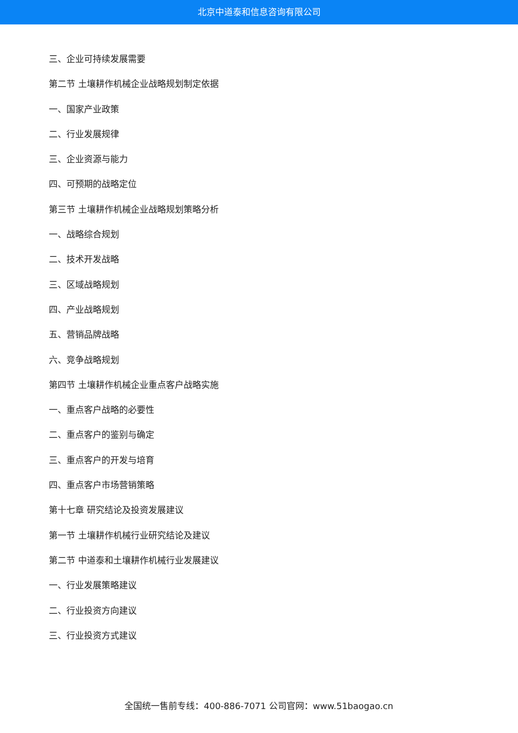北京中道泰和信息咨询有限公司
三、企业可持续发展需要
第二节 土壤耕作机械企业战略规划制定依据
一、国家产业政策
二、行业发展规律
三、企业资源与能力
四、可预期的战略定位
第三节 土壤耕作机械企业战略规划策略分析
一、战略综合规划
二、技术开发战略
三、区域战略规划
四、产业战略规划
五、营销品牌战略
六、竞争战略规划
第四节 土壤耕作机械企业重点客户战略实施
一、重点客户战略的必要性
二、重点客户的鉴别与确定
三、重点客户的开发与培育
四、重点客户市场营销策略
第十七章 研究结论及投资发展建议
第一节 土壤耕作机械行业研究结论及建议
第二节 中道泰和土壤耕作机械行业发展建议
一、行业发展策略建议
二、行业投资方向建议
三、行业投资方式建议
全国统一售前专线：400-886-7071 公司官网：www.51baogao.cn